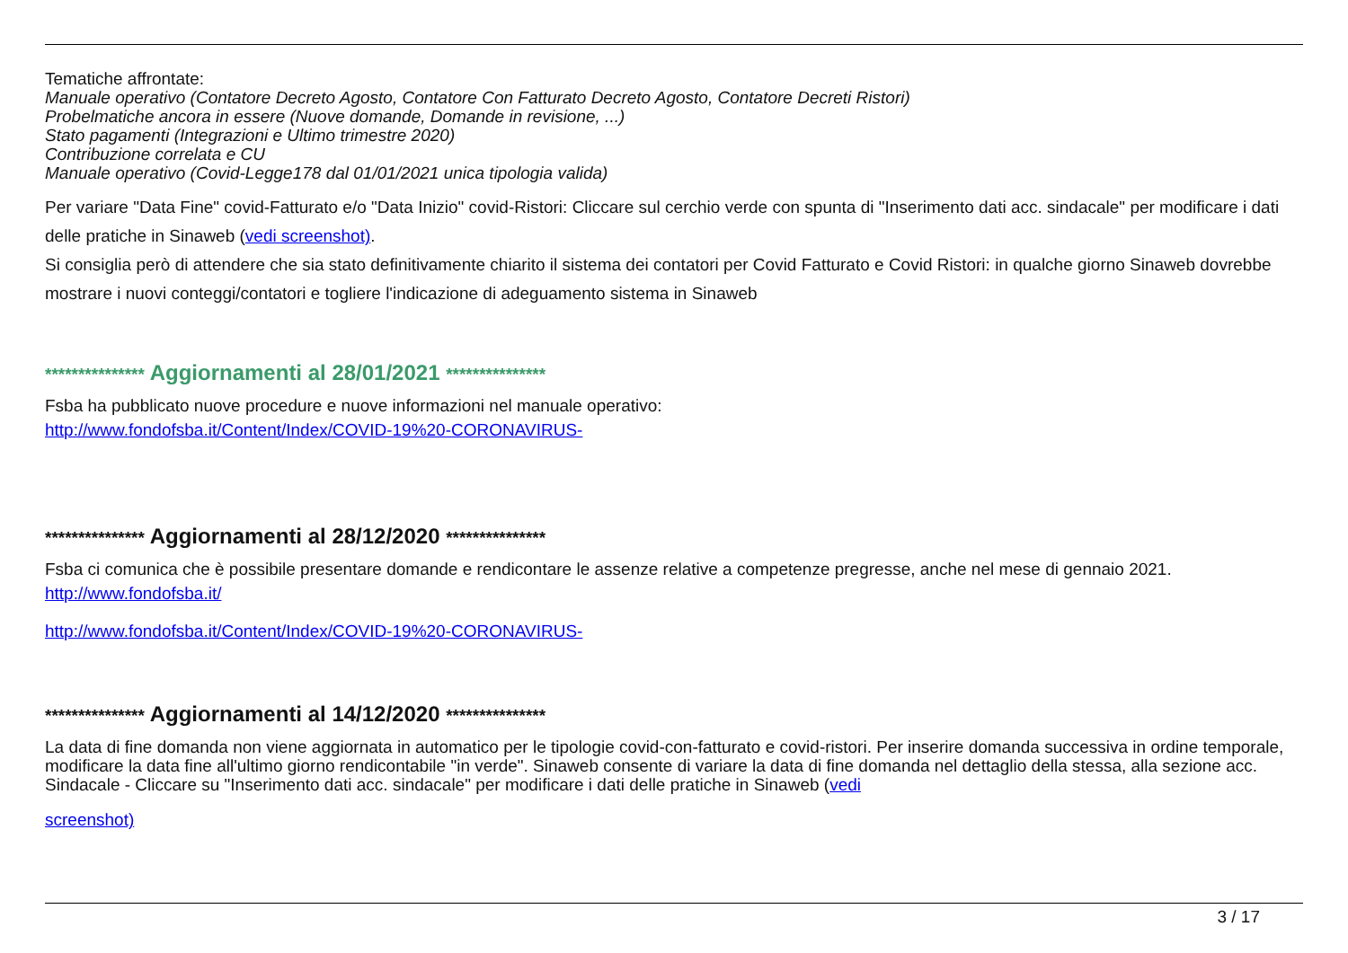Tematiche affrontate:
Manuale operativo (Contatore Decreto Agosto, Contatore Con Fatturato Decreto Agosto, Contatore Decreti Ristori)
Probelmatiche ancora in essere (Nuove domande, Domande in revisione, ...)
Stato pagamenti (Integrazioni e Ultimo trimestre 2020)
Contribuzione correlata e CU
Manuale operativo (Covid-Legge178 dal 01/01/2021 unica tipologia valida)
Per variare "Data Fine" covid-Fatturato e/o "Data Inizio" covid-Ristori: Cliccare sul cerchio verde con spunta di "Inserimento dati acc. sindacale" per modificare i dati delle pratiche in Sinaweb (vedi screenshot).
Si consiglia però di attendere che sia stato definitivamente chiarito il sistema dei contatori per Covid Fatturato e Covid Ristori: in qualche giorno Sinaweb dovrebbe mostrare i nuovi conteggi/contatori e togliere l'indicazione di adeguamento sistema in Sinaweb
*************** Aggiornamenti al 28/01/2021 ***************
Fsba ha pubblicato nuove procedure e nuove informazioni nel manuale operativo:
http://www.fondofsba.it/Content/Index/COVID-19%20-CORONAVIRUS-
*************** Aggiornamenti al 28/12/2020 ***************
Fsba ci comunica che è possibile presentare domande e rendicontare le assenze relative a competenze pregresse, anche nel mese di gennaio 2021.
http://www.fondofsba.it/
http://www.fondofsba.it/Content/Index/COVID-19%20-CORONAVIRUS-
*************** Aggiornamenti al 14/12/2020 ***************
La data di fine domanda non viene aggiornata in automatico per le tipologie covid-con-fatturato e covid-ristori. Per inserire domanda successiva in ordine temporale, modificare la data fine all'ultimo giorno rendicontabile "in verde". Sinaweb consente di variare la data di fine domanda nel dettaglio della stessa, alla sezione acc. Sindacale - Cliccare su "Inserimento dati acc. sindacale" per modificare i dati delle pratiche in Sinaweb (vedi
screenshot)
3 / 17